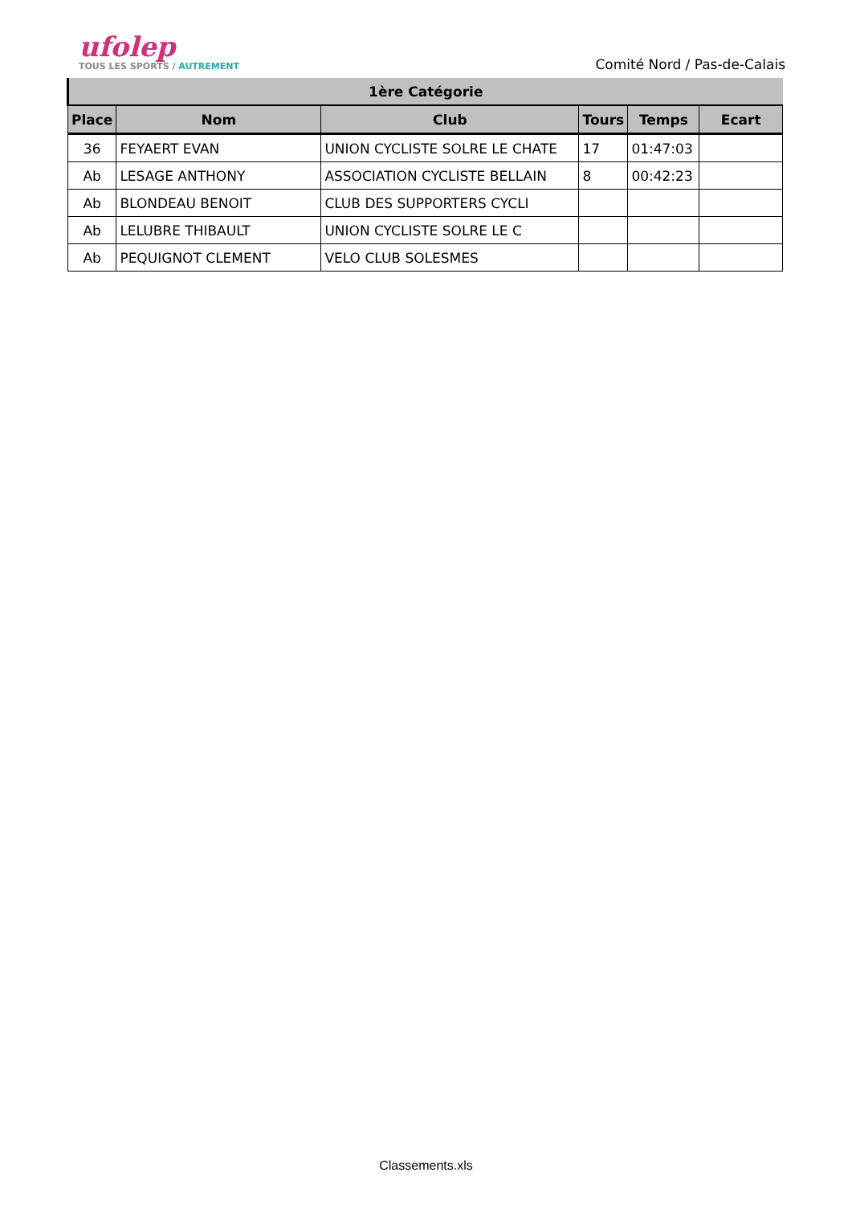ufolep
TOUS LES SPORTS / AUTREMENT
Comité Nord / Pas-de-Calais
| 1ère Catégorie | | | | | |
| Place | Nom | Club | Tours | Temps | Ecart |
| 36 | FEYAERT EVAN | UNION CYCLISTE SOLRE LE CHATE | 17 | 01:47:03 | |
| Ab | LESAGE ANTHONY | ASSOCIATION CYCLISTE BELLAIN | 8 | 00:42:23 | |
| Ab | BLONDEAU BENOIT | CLUB DES SUPPORTERS CYCLI | | | |
| Ab | LELUBRE THIBAULT | UNION CYCLISTE SOLRE LE C | | | |
| Ab | PEQUIGNOT CLEMENT | VELO CLUB SOLESMES | | | |
Classements.xls